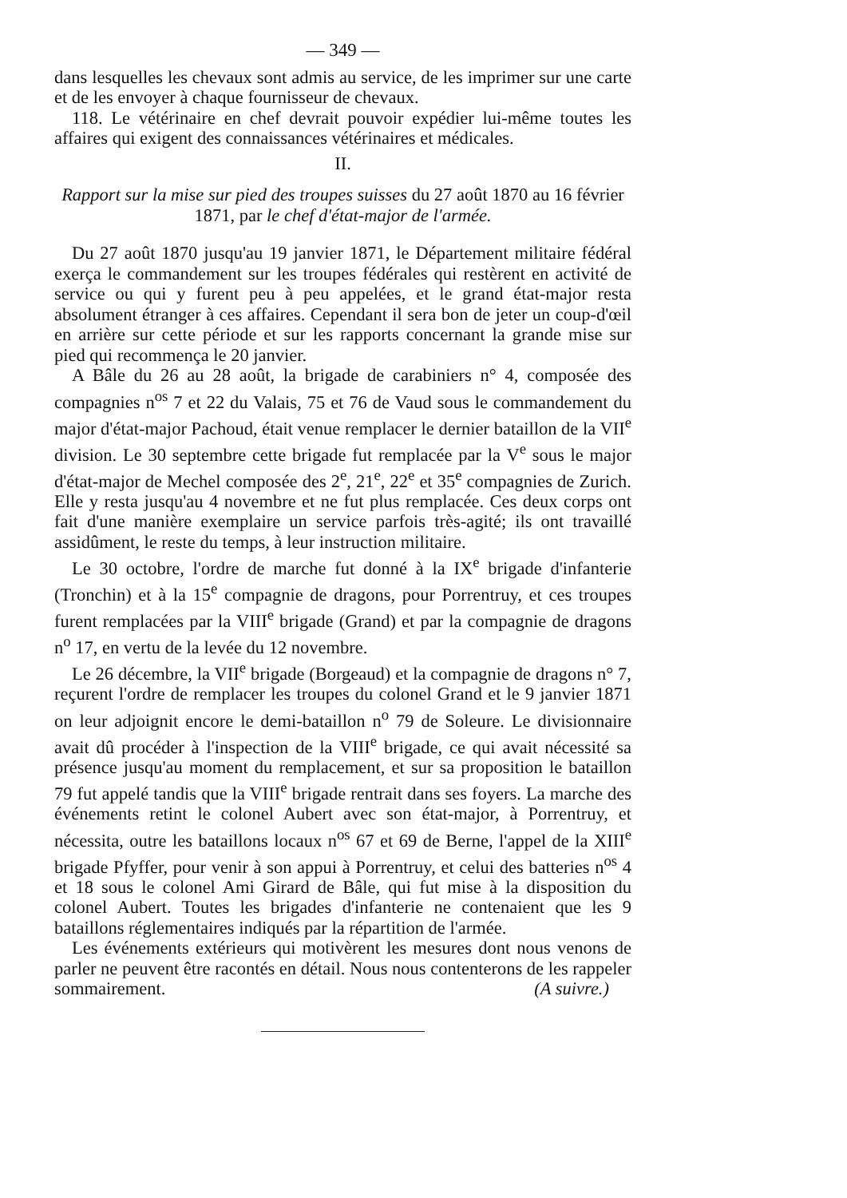— 349 —
dans lesquelles les chevaux sont admis au service, de les imprimer sur une carte et de les envoyer à chaque fournisseur de chevaux.
118. Le vétérinaire en chef devrait pouvoir expédier lui-même toutes les affaires qui exigent des connaissances vétérinaires et médicales.
II.
Rapport sur la mise sur pied des troupes suisses du 27 août 1870 au 16 février 1871, par le chef d'état-major de l'armée.
Du 27 août 1870 jusqu'au 19 janvier 1871, le Département militaire fédéral exerça le commandement sur les troupes fédérales qui restèrent en activité de service ou qui y furent peu à peu appelées, et le grand état-major resta absolument étranger à ces affaires. Cependant il sera bon de jeter un coup-d'œil en arrière sur cette période et sur les rapports concernant la grande mise sur pied qui recommença le 20 janvier.
A Bâle du 26 au 28 août, la brigade de carabiniers n° 4, composée des compagnies n<sup>os</sup> 7 et 22 du Valais, 75 et 76 de Vaud sous le commandement du major d'état-major Pachoud, était venue remplacer le dernier bataillon de la VII<sup>e</sup> division. Le 30 septembre cette brigade fut remplacée par la V<sup>e</sup> sous le major d'état-major de Mechel composée des 2<sup>e</sup>, 21<sup>e</sup>, 22<sup>e</sup> et 35<sup>e</sup> compagnies de Zurich. Elle y resta jusqu'au 4 novembre et ne fut plus remplacée. Ces deux corps ont fait d'une manière exemplaire un service parfois très-agité; ils ont travaillé assidûment, le reste du temps, à leur instruction militaire.
Le 30 octobre, l'ordre de marche fut donné à la IX<sup>e</sup> brigade d'infanterie (Tronchin) et à la 15<sup>e</sup> compagnie de dragons, pour Porrentruy, et ces troupes furent remplacées par la VIII<sup>e</sup> brigade (Grand) et par la compagnie de dragons n<sup>o</sup> 17, en vertu de la levée du 12 novembre.
Le 26 décembre, la VII<sup>e</sup> brigade (Borgeaud) et la compagnie de dragons n° 7, reçurent l'ordre de remplacer les troupes du colonel Grand et le 9 janvier 1871 on leur adjoignit encore le demi-bataillon n<sup>o</sup> 79 de Soleure. Le divisionnaire avait dû procéder à l'inspection de la VIII<sup>e</sup> brigade, ce qui avait nécessité sa présence jusqu'au moment du remplacement, et sur sa proposition le bataillon 79 fut appelé tandis que la VIII<sup>e</sup> brigade rentrait dans ses foyers. La marche des événements retint le colonel Aubert avec son état-major, à Porrentruy, et nécessita, outre les bataillons locaux n<sup>os</sup> 67 et 69 de Berne, l'appel de la XIII<sup>e</sup> brigade Pfyffer, pour venir à son appui à Porrentruy, et celui des batteries n<sup>os</sup> 4 et 18 sous le colonel Ami Girard de Bâle, qui fut mise à la disposition du colonel Aubert. Toutes les brigades d'infanterie ne contenaient que les 9 bataillons réglementaires indiqués par la répartition de l'armée.
Les événements extérieurs qui motivèrent les mesures dont nous venons de parler ne peuvent être racontés en détail. Nous nous contenterons de les rappeler sommairement. (A suivre.)